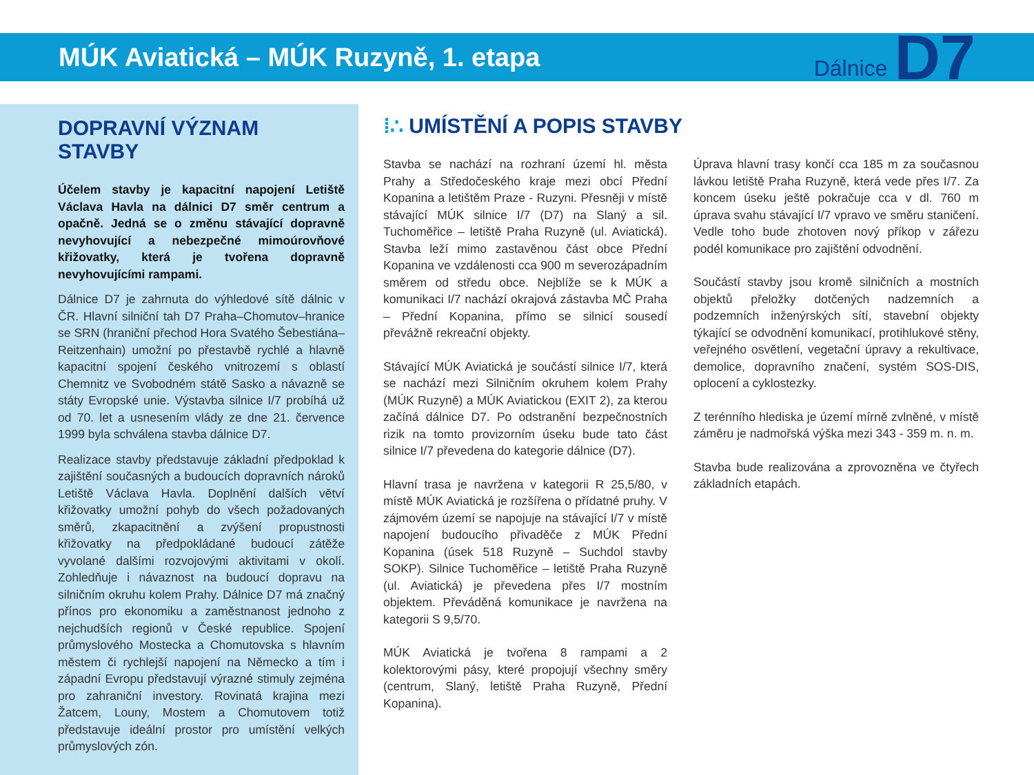MÚK Aviatická – MÚK Ruzyně, 1. etapa
Dálnice D7
DOPRAVNÍ VÝZNAM STAVBY
Účelem stavby je kapacitní napojení Letiště Václava Havla na dálnici D7 směr centrum a opačně. Jedná se o změnu stávající dopravně nevyhovující a nebezpečné mimoúrovňové křižovatky, která je tvořena dopravně nevyhovujícími rampami.
Dálnice D7 je zahrnuta do výhledové sítě dálnic v ČR. Hlavní silniční tah D7 Praha–Chomutov–hranice se SRN (hraniční přechod Hora Svatého Šebestiána–Reitzenhain) umožní po přestavbě rychlé a hlavně kapacitní spojení českého vnitrozemí s oblastí Chemnitz ve Svobodném státě Sasko a návazně se státy Evropské unie. Výstavba silnice I/7 probíhá už od 70. let a usnesením vlády ze dne 21. července 1999 byla schválena stavba dálnice D7.
Realizace stavby představuje základní předpoklad k zajištění současných a budoucích dopravních nároků Letiště Václava Havla. Doplnění dalších větví křižovatky umožní pohyb do všech požadovaných směrů, zkapacitnění a zvýšení propustnosti křižovatky na předpokládané budoucí zátěže vyvolané dalšími rozvojovými aktivitami v okolí. Zohledňuje i návaznost na budoucí dopravu na silničním okruhu kolem Prahy. Dálnice D7 má značný přínos pro ekonomiku a zaměstnanost jednoho z nejchudších regionů v České republice. Spojení průmyslového Mostecka a Chomutovska s hlavním městem či rychlejší napojení na Německo a tím i západní Evropu představují výrazné stimuly zejména pro zahraniční investory. Rovinatá krajina mezi Žatcem, Louny, Mostem a Chomutovem totiž představuje ideální prostor pro umístění velkých průmyslových zón.
⁞∴ UMÍSTĚNÍ A POPIS STAVBY
Stavba se nachází na rozhraní území hl. města Prahy a Středočeského kraje mezi obcí Přední Kopanina a letištěm Praze - Ruzyni. Přesněji v místě stávající MÚK silnice I/7 (D7) na Slaný a sil. Tuchoměřice – letiště Praha Ruzyně (ul. Aviatická). Stavba leží mimo zastavěnou část obce Přední Kopanina ve vzdálenosti cca 900 m severozápadním směrem od středu obce. Nejblíže se k MÚK a komunikaci I/7 nachází okrajová zástavba MČ Praha – Přední Kopanina, přímo se silnicí sousedí převážně rekreační objekty.
Stávající MÚK Aviatická je součástí silnice I/7, která se nachází mezi Silničním okruhem kolem Prahy (MÚK Ruzyně) a MÚK Aviatickou (EXIT 2), za kterou začíná dálnice D7. Po odstranění bezpečnostních rizik na tomto provizorním úseku bude tato část silnice I/7 převedena do kategorie dálnice (D7).
Hlavní trasa je navržena v kategorii R 25,5/80, v místě MÚK Aviatická je rozšířena o přídatné pruhy. V zájmovém území se napojuje na stávající I/7 v místě napojení budoucího přivaděče z MÚK Přední Kopanina (úsek 518 Ruzyně – Suchdol stavby SOKP). Silnice Tuchoměřice – letiště Praha Ruzyně (ul. Aviatická) je převedena přes I/7 mostním objektem. Převáděná komunikace je navržena na kategorii S 9,5/70.
MÚK Aviatická je tvořena 8 rampami a 2 kolektorovými pásy, které propojují všechny směry (centrum, Slaný, letiště Praha Ruzyně, Přední Kopanina).
Úprava hlavní trasy končí cca 185 m za současnou lávkou letiště Praha Ruzyně, která vede přes I/7. Za koncem úseku ještě pokračuje cca v dl. 760 m úprava svahu stávající I/7 vpravo ve směru staničení. Vedle toho bude zhotoven nový příkop v zářezu podél komunikace pro zajištění odvodnění.
Součástí stavby jsou kromě silničních a mostních objektů přeložky dotčených nadzemních a podzemních inženýrských sítí, stavební objekty týkající se odvodnění komunikací, protihlukové stěny, veřejného osvětlení, vegetační úpravy a rekultivace, demolice, dopravního značení, systém SOS-DIS, oplocení a cyklostezky.
Z terénního hlediska je území mírně zvlněné, v místě záměru je nadmořská výška mezi 343 - 359 m. n. m.
Stavba bude realizována a zprovozněna ve čtyřech základních etapách.